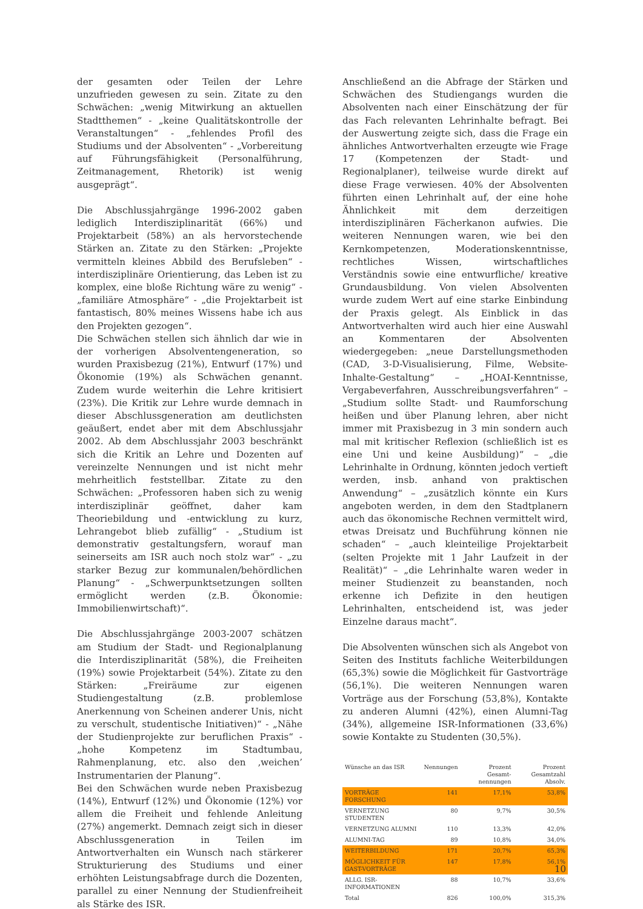der gesamten oder Teilen der Lehre unzufrieden gewesen zu sein. Zitate zu den Schwächen: „wenig Mitwirkung an aktuellen Stadtthemen“ - „keine Qualitätskontrolle der Veranstaltungen“ - „fehlendes Profil des Studiums und der Absolventen“ - „Vorbereitung auf Führungsfähigkeit (Personalführung, Zeitmanagement, Rhetorik) ist wenig ausgeprägt“.
Die Abschlussjahrgänge 1996-2002 gaben lediglich Interdisziplinarität (66%) und Projektarbeit (58%) an als hervorstechende Stärken an. Zitate zu den Stärken: „Projekte vermitteln kleines Abbild des Berufsleben“ - interdisziplinäre Orientierung, das Leben ist zu komplex, eine bloße Richtung wäre zu wenig“ - „familiäre Atmosphäre“ - „die Projektarbeit ist fantastisch, 80% meines Wissens habe ich aus den Projekten gezogen“.
Die Schwächen stellen sich ähnlich dar wie in der vorherigen Absolventengeneration, so wurden Praxisbezug (21%), Entwurf (17%) und Ökonomie (19%) als Schwächen genannt. Zudem wurde weiterhin die Lehre kritisiert (23%). Die Kritik zur Lehre wurde demnach in dieser Abschlussgeneration am deutlichsten geäußert, endet aber mit dem Abschlussjahr 2002. Ab dem Abschlussjahr 2003 beschränkt sich die Kritik an Lehre und Dozenten auf vereinzelte Nennungen und ist nicht mehr mehrheitlich feststellbar. Zitate zu den Schwächen: „Professoren haben sich zu wenig interdisziplinär geöffnet, daher kam Theoriebildung und -entwicklung zu kurz, Lehrangebot blieb zufällig“ - „Studium ist demonstrativ gestaltungsfern, worauf man seinerseits am ISR auch noch stolz war“ - „zu starker Bezug zur kommunalen/behördlichen Planung“ - „Schwerpunktsetzungen sollten ermöglicht werden (z.B. Ökonomie: Immobilienwirtschaft)“.
Die Abschlussjahrgänge 2003-2007 schätzen am Studium der Stadt- und Regionalplanung die Interdisziplinarität (58%), die Freiheiten (19%) sowie Projektarbeit (54%). Zitate zu den Stärken: „Freiräume zur eigenen Studiengestaltung (z.B. problemlose Anerkennung von Scheinen anderer Unis, nicht zu verschult, studentische Initiativen)“ - „Nähe der Studienprojekte zur beruflichen Praxis“ - „hohe Kompetenz im Stadtumbau, Rahmenplanung, etc. also den ‚weichen’ Instrumentarien der Planung“.
Bei den Schwächen wurde neben Praxisbezug (14%), Entwurf (12%) und Ökonomie (12%) vor allem die Freiheit und fehlende Anleitung (27%) angemerkt. Demnach zeigt sich in dieser Abschlussgeneration in Teilen im Antwortverhalten ein Wunsch nach stärkerer Strukturierung des Studiums und einer erhöhten Leistungsabfrage durch die Dozenten, parallel zu einer Nennung der Studienfreiheit als Stärke des ISR.
Anschließend an die Abfrage der Stärken und Schwächen des Studiengangs wurden die Absolventen nach einer Einschätzung der für das Fach relevanten Lehrinhalte befragt. Bei der Auswertung zeigte sich, dass die Frage ein ähnliches Antwortverhalten erzeugte wie Frage 17 (Kompetenzen der Stadt- und Regionalplaner), teilweise wurde direkt auf diese Frage verwiesen. 40% der Absolventen führten einen Lehrinhalt auf, der eine hohe Ähnlichkeit mit dem derzeitigen interdisziplinären Fächerkanon aufwies. Die weiteren Nennungen waren, wie bei den Kernkompetenzen, Moderationskenntnisse, rechtliches Wissen, wirtschaftliches Verständnis sowie eine entwurfliche/ kreative Grundausbildung. Von vielen Absolventen wurde zudem Wert auf eine starke Einbindung der Praxis gelegt. Als Einblick in das Antwortverhalten wird auch hier eine Auswahl an Kommentaren der Absolventen wiedergegeben: „neue Darstellungsmethoden (CAD, 3-D-Visualisierung, Filme, Website-Inhalte-Gestaltung“ – „HOAI-Kenntnisse, Vergabeverfahren, Ausschreibungsverfahren“ – „Studium sollte Stadt- und Raumforschung heißen und über Planung lehren, aber nicht immer mit Praxisbezug in 3 min sondern auch mal mit kritischer Reflexion (schließlich ist es eine Uni und keine Ausbildung)“ – „die Lehrinhalte in Ordnung, könnten jedoch vertieft werden, insb. anhand von praktischen Anwendung“ – „zusätzlich könnte ein Kurs angeboten werden, in dem den Stadtplanern auch das ökonomische Rechnen vermittelt wird, etwas Dreisatz und Buchführung können nie schaden“ – „auch kleinteilige Projektarbeit (selten Projekte mit 1 Jahr Laufzeit in der Realität)“ – „die Lehrinhalte waren weder in meiner Studienzeit zu beanstanden, noch erkenne ich Defizite in den heutigen Lehrinhalten, entscheidend ist, was jeder Einzelne daraus macht“.
Die Absolventen wünschen sich als Angebot von Seiten des Instituts fachliche Weiterbildungen (65,3%) sowie die Möglichkeit für Gastvorträge (56,1%). Die weiteren Nennungen waren Vorträge aus der Forschung (53,8%), Kontakte zu anderen Alumni (42%), einen Alumni-Tag (34%), allgemeine ISR-Informationen (33,6%) sowie Kontakte zu Studenten (30,5%).
| Wünsche an das ISR | Nennungen | Prozent Gesamt-nennungen | Prozent Gesamtzahl Absolv. |
| --- | --- | --- | --- |
| VORTRÄGE FORSCHUNG | 141 | 17,1% | 53,8% |
| VERNETZUNG STUDENTEN | 80 | 9,7% | 30,5% |
| VERNETZUNG ALUMNI | 110 | 13,3% | 42,0% |
| ALUMNI-TAG | 89 | 10,8% | 34,0% |
| WEITERBILDUNG | 171 | 20,7% | 65,3% |
| MÖGLICHKEIT FÜR GAST-VORTRÄGE | 147 | 17,8% | 56,1% |
| ALLG. ISR-INFORMATIONEN | 88 | 10,7% | 33,6% |
| Total | 826 | 100,0% | 315,3% |
10